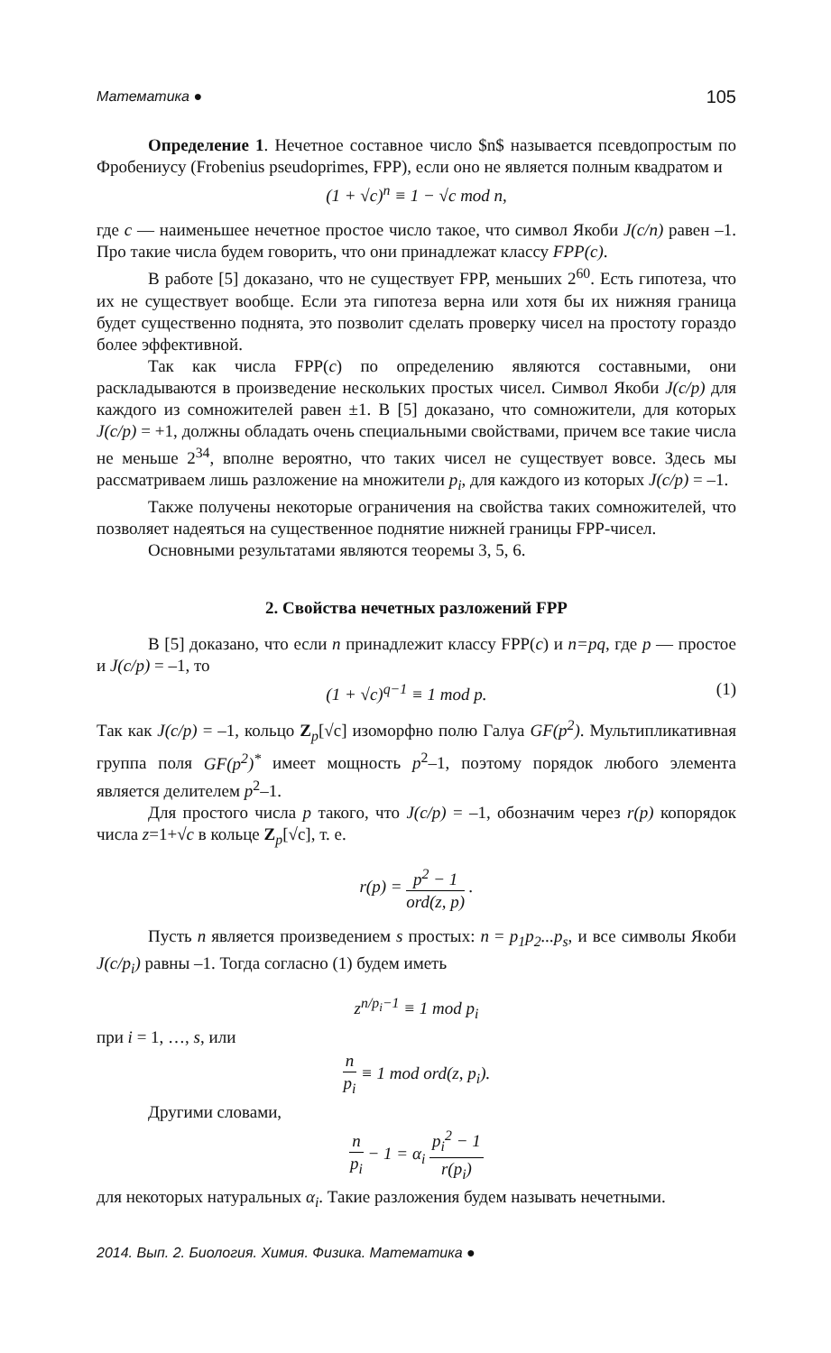Математика ● 105
Определение 1. Нечетное составное число $n$ называется псевдопростым по Фробениусу (Frobenius pseudoprimes, FPP), если оно не является полным квадратом и
(1 + √c)<sup>n</sup> ≡ 1 − √c mod n,
где c — наименьшее нечетное простое число такое, что символ Якоби J(c/n) равен –1. Про такие числа будем говорить, что они принадлежат классу FPP(c).
В работе [5] доказано, что не существует FPP, меньших 2<sup>60</sup>. Есть гипотеза, что их не существует вообще. Если эта гипотеза верна или хотя бы их нижняя граница будет существенно поднята, это позволит сделать проверку чисел на простоту гораздо более эффективной.
Так как числа FPP(c) по определению являются составными, они раскладываются в произведение нескольких простых чисел. Символ Якоби J(c/p) для каждого из сомножителей равен ±1. В [5] доказано, что сомножители, для которых J(c/p) = +1, должны обладать очень специальными свойствами, причем все такие числа не меньше 2<sup>34</sup>, вполне вероятно, что таких чисел не существует вовсе. Здесь мы рассматриваем лишь разложение на множители p<sub>i</sub>, для каждого из которых J(c/p) = –1.
Также получены некоторые ограничения на свойства таких сомножителей, что позволяет надеяться на существенное поднятие нижней границы FPP-чисел.
Основными результатами являются теоремы 3, 5, 6.
2. Свойства нечетных разложений FPP
В [5] доказано, что если n принадлежит классу FPP(c) и n=pq, где p — простое и J(c/p) = –1, то
(1 + √c)<sup>q−1</sup> ≡ 1 mod p. (1)
Так как J(c/p) = –1, кольцо Z<sub>p</sub>[√c] изоморфно полю Галуа GF(p<sup>2</sup>). Мультипликативная группа поля GF(p<sup>2</sup>)<sup>*</sup> имеет мощность p<sup>2</sup>–1, поэтому порядок любого элемента является делителем p<sup>2</sup>–1.
Для простого числа p такого, что J(c/p) = –1, обозначим через r(p) копорядок числа z=1+√c в кольце Z<sub>p</sub>[√c], т. е.
r(p) = p<sup>2</sup> − 1 ord(z, p) .
Пусть n является произведением s простых: n = p<sub>1</sub>p<sub>2</sub>...p<sub>s</sub>, и все символы Якоби J(c/p<sub>i</sub>) равны –1. Тогда согласно (1) будем иметь
z<sup>n/p<sub>i</sub>−1</sup> ≡ 1 mod p<sub>i</sub>
при i = 1, …, s, или
n p<sub>i</sub> ≡ 1 mod ord(z, p<sub>i</sub>).
Другими словами,
n p<sub>i</sub> − 1 = α<sub>i</sub> p<sub>i</sub><sup>2</sup> − 1 r(p<sub>i</sub>)
для некоторых натуральных α<sub>i</sub>. Такие разложения будем называть нечетными.
2014. Вып. 2. Биология. Химия. Физика. Математика ●